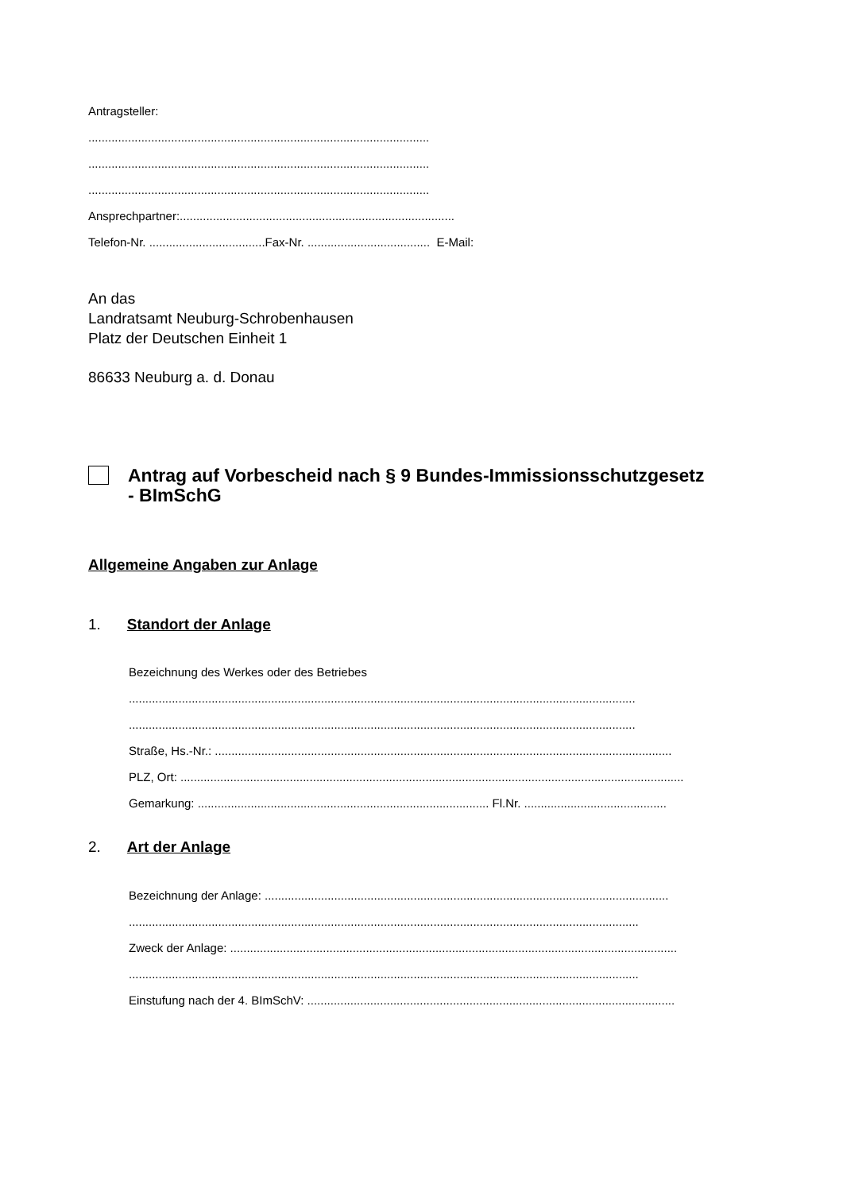Antragsteller:
.......................................................................................................
.......................................................................................................
.......................................................................................................
Ansprechpartner:...................................................................................
Telefon-Nr. ...................................Fax-Nr. ..................................... E-Mail:
An das
Landratsamt Neuburg-Schrobenhausen
Platz der Deutschen Einheit 1
86633 Neuburg a. d. Donau
Antrag auf Vorbescheid nach § 9 Bundes-Immissionsschutzgesetz
- BImSchG
Allgemeine Angaben zur Anlage
1. Standort der Anlage
Bezeichnung des Werkes oder des Betriebes
.........................................................................................................................................................
.........................................................................................................................................................
Straße, Hs.-Nr.: ..........................................................................................................................................
PLZ, Ort: ........................................................................................................................................................
Gemarkung: ........................................................................................ Fl.Nr. ...........................................
2. Art der Anlage
Bezeichnung der Anlage: ..........................................................................................................................
..........................................................................................................................................................
Zweck der Anlage: .......................................................................................................................................
..........................................................................................................................................................
Einstufung nach der 4. BImSchV: ...............................................................................................................